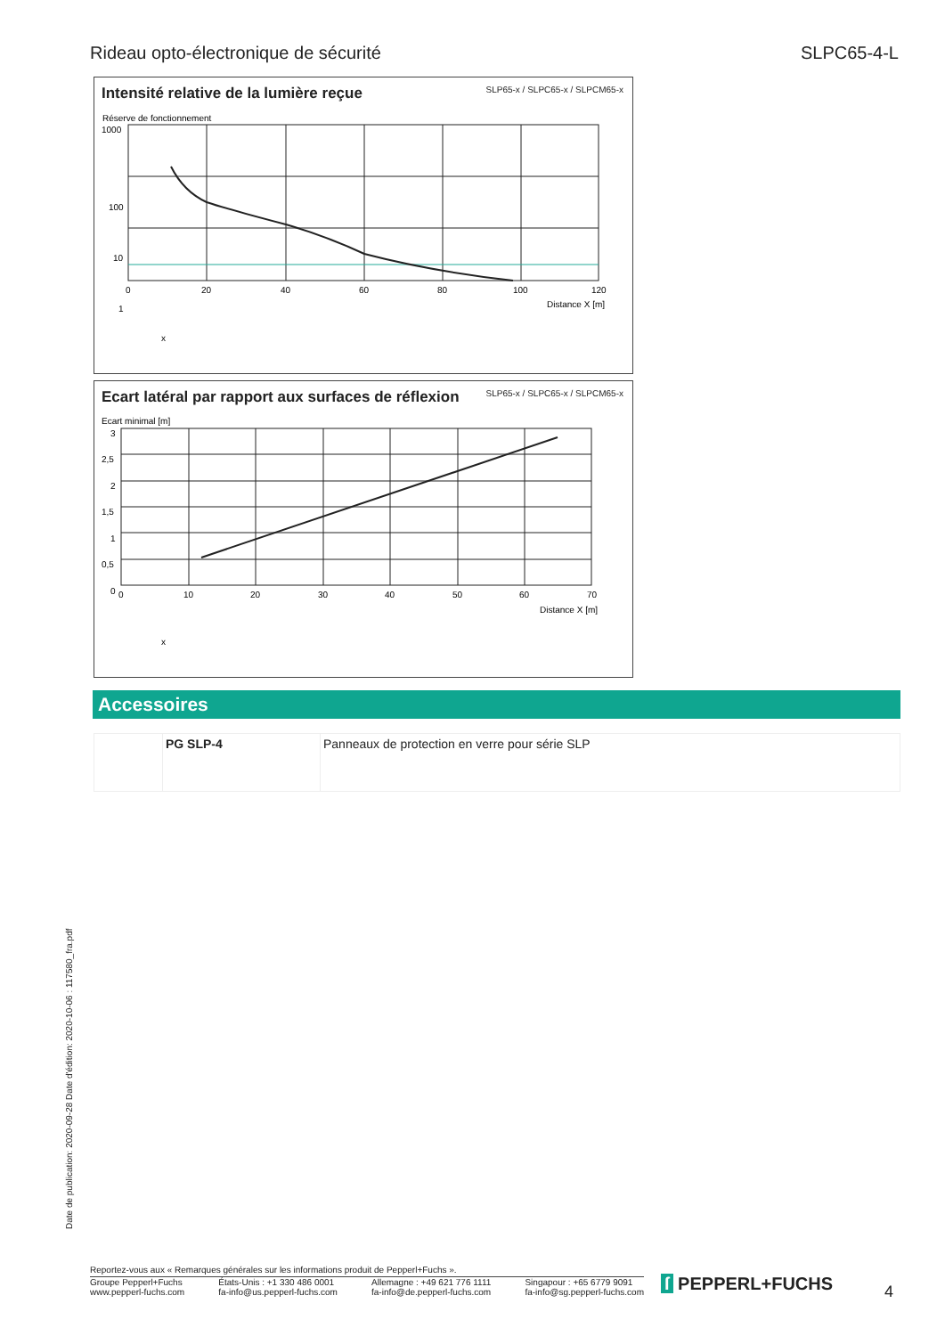Rideau opto-électronique de sécurité SLPC65-4-L
Intensité relative de la lumière reçue
SLP65-x / SLPC65-x / SLPCM65-x
Réserve de fonctionnement
1000
100
10
1
0
20
40
60
80
100
120
Distance X [m]
x
Ecart latéral par rapport aux surfaces de réflexion
SLP65-x / SLPC65-x / SLPCM65-x
Ecart minimal [m]
3
2,5
2
1,5
1
0,5
0
0
10
20
30
40
50
60
70
Distance X [m]
x
Accessoires
| | PG SLP-4 | Panneaux de protection en verre pour série SLP |
Date de publication: 2020-09-28 Date d'édition: 2020-10-06 : 117580_fra.pdf
Reportez-vous aux « Remarques générales sur les informations produit de Pepperl+Fuchs ».
Groupe Pepperl+Fuchs
www.pepperl-fuchs.com États-Unis : +1 330 486 0001
fa-info@us.pepperl-fuchs.com Allemagne : +49 621 776 1111
fa-info@de.pepperl-fuchs.com Singapour : +65 6779 9091
fa-info@sg.pepperl-fuchs.com
ſ PEPPERL+FUCHS 4